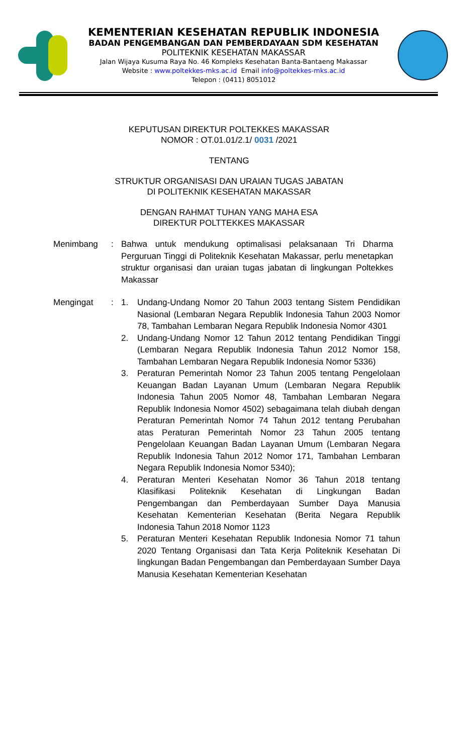KEMENTERIAN KESEHATAN REPUBLIK INDONESIA
BADAN PENGEMBANGAN DAN PEMBERDAYAAN SDM KESEHATAN
POLITEKNIK KESEHATAN MAKASSAR
Jalan Wijaya Kusuma Raya No. 46 Kompleks Kesehatan Banta-Bantaeng Makassar
Website : www.poltekkes-mks.ac.id Email info@poltekkes-mks.ac.id
Telepon : (0411) 8051012
KEPUTUSAN DIREKTUR POLTEKKES MAKASSAR
NOMOR : OT.01.01/2.1/ 0031 /2021
TENTANG
STRUKTUR ORGANISASI DAN URAIAN TUGAS JABATAN
DI POLITEKNIK KESEHATAN MAKASSAR
DENGAN RAHMAT TUHAN YANG MAHA ESA
DIREKTUR POLTTEKKES MAKASSAR
Menimbang : Bahwa untuk mendukung optimalisasi pelaksanaan Tri Dharma Perguruan Tinggi di Politeknik Kesehatan Makassar, perlu menetapkan struktur organisasi dan uraian tugas jabatan di lingkungan Poltekkes Makassar
Mengingat : 1. Undang-Undang Nomor 20 Tahun 2003 tentang Sistem Pendidikan Nasional (Lembaran Negara Republik Indonesia Tahun 2003 Nomor 78, Tambahan Lembaran Negara Republik Indonesia Nomor 4301
2. Undang-Undang Nomor 12 Tahun 2012 tentang Pendidikan Tinggi (Lembaran Negara Republik Indonesia Tahun 2012 Nomor 158, Tambahan Lembaran Negara Republik Indonesia Nomor 5336)
3. Peraturan Pemerintah Nomor 23 Tahun 2005 tentang Pengelolaan Keuangan Badan Layanan Umum (Lembaran Negara Republik Indonesia Tahun 2005 Nomor 48, Tambahan Lembaran Negara Republik Indonesia Nomor 4502) sebagaimana telah diubah dengan Peraturan Pemerintah Nomor 74 Tahun 2012 tentang Perubahan atas Peraturan Pemerintah Nomor 23 Tahun 2005 tentang Pengelolaan Keuangan Badan Layanan Umum (Lembaran Negara Republik Indonesia Tahun 2012 Nomor 171, Tambahan Lembaran Negara Republik Indonesia Nomor 5340);
4. Peraturan Menteri Kesehatan Nomor 36 Tahun 2018 tentang Klasifikasi Politeknik Kesehatan di Lingkungan Badan Pengembangan dan Pemberdayaan Sumber Daya Manusia Kesehatan Kementerian Kesehatan (Berita Negara Republik Indonesia Tahun 2018 Nomor 1123
5. Peraturan Menteri Kesehatan Republik Indonesia Nomor 71 tahun 2020 Tentang Organisasi dan Tata Kerja Politeknik Kesehatan Di lingkungan Badan Pengembangan dan Pemberdayaan Sumber Daya Manusia Kesehatan Kementerian Kesehatan